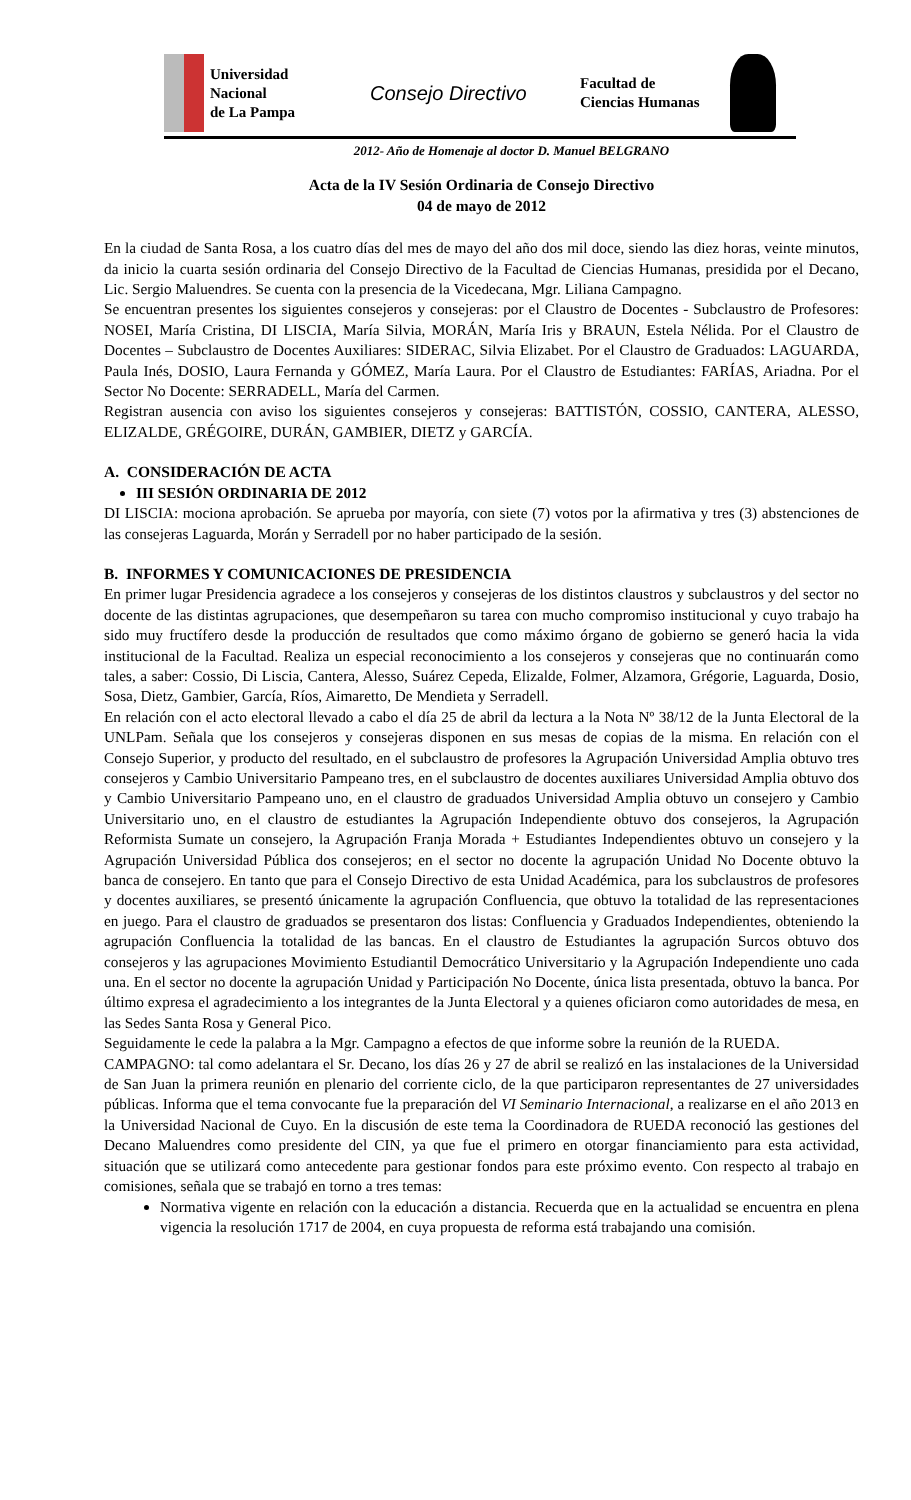Universidad
Nacional
de La Pampa
Consejo Directivo
Facultad de
Ciencias Humanas
2012- Año de Homenaje al doctor D. Manuel BELGRANO
Acta de la IV Sesión Ordinaria de Consejo Directivo
04 de mayo de 2012
En la ciudad de Santa Rosa, a los cuatro días del mes de mayo del año dos mil doce, siendo las diez horas, veinte minutos, da inicio la cuarta sesión ordinaria del Consejo Directivo de la Facultad de Ciencias Humanas, presidida por el Decano, Lic. Sergio Maluendres. Se cuenta con la presencia de la Vicedecana, Mgr. Liliana Campagno.
Se encuentran presentes los siguientes consejeros y consejeras: por el Claustro de Docentes - Subclaustro de Profesores: NOSEI, María Cristina, DI LISCIA, María Silvia, MORÁN, María Iris y BRAUN, Estela Nélida. Por el Claustro de Docentes – Subclaustro de Docentes Auxiliares: SIDERAC, Silvia Elizabet. Por el Claustro de Graduados: LAGUARDA, Paula Inés, DOSIO, Laura Fernanda y GÓMEZ, María Laura. Por el Claustro de Estudiantes: FARÍAS, Ariadna. Por el Sector No Docente: SERRADELL, María del Carmen.
Registran ausencia con aviso los siguientes consejeros y consejeras: BATTISTÓN, COSSIO, CANTERA, ALESSO, ELIZALDE, GRÉGOIRE, DURÁN, GAMBIER, DIETZ y GARCÍA.
A. CONSIDERACIÓN DE ACTA
III SESIÓN ORDINARIA DE 2012
DI LISCIA: mociona aprobación. Se aprueba por mayoría, con siete (7) votos por la afirmativa y tres (3) abstenciones de las consejeras Laguarda, Morán y Serradell por no haber participado de la sesión.
B. INFORMES Y COMUNICACIONES DE PRESIDENCIA
En primer lugar Presidencia agradece a los consejeros y consejeras de los distintos claustros y subclaustros y del sector no docente de las distintas agrupaciones, que desempeñaron su tarea con mucho compromiso institucional y cuyo trabajo ha sido muy fructífero desde la producción de resultados que como máximo órgano de gobierno se generó hacia la vida institucional de la Facultad. Realiza un especial reconocimiento a los consejeros y consejeras que no continuarán como tales, a saber: Cossio, Di Liscia, Cantera, Alesso, Suárez Cepeda, Elizalde, Folmer, Alzamora, Grégorie, Laguarda, Dosio, Sosa, Dietz, Gambier, García, Ríos, Aimaretto, De Mendieta y Serradell.
En relación con el acto electoral llevado a cabo el día 25 de abril da lectura a la Nota Nº 38/12 de la Junta Electoral de la UNLPam. Señala que los consejeros y consejeras disponen en sus mesas de copias de la misma. En relación con el Consejo Superior, y producto del resultado, en el subclaustro de profesores la Agrupación Universidad Amplia obtuvo tres consejeros y Cambio Universitario Pampeano tres, en el subclaustro de docentes auxiliares Universidad Amplia obtuvo dos y Cambio Universitario Pampeano uno, en el claustro de graduados Universidad Amplia obtuvo un consejero y Cambio Universitario uno, en el claustro de estudiantes la Agrupación Independiente obtuvo dos consejeros, la Agrupación Reformista Sumate un consejero, la Agrupación Franja Morada + Estudiantes Independientes obtuvo un consejero y la Agrupación Universidad Pública dos consejeros; en el sector no docente la agrupación Unidad No Docente obtuvo la banca de consejero. En tanto que para el Consejo Directivo de esta Unidad Académica, para los subclaustros de profesores y docentes auxiliares, se presentó únicamente la agrupación Confluencia, que obtuvo la totalidad de las representaciones en juego. Para el claustro de graduados se presentaron dos listas: Confluencia y Graduados Independientes, obteniendo la agrupación Confluencia la totalidad de las bancas. En el claustro de Estudiantes la agrupación Surcos obtuvo dos consejeros y las agrupaciones Movimiento Estudiantil Democrático Universitario y la Agrupación Independiente uno cada una. En el sector no docente la agrupación Unidad y Participación No Docente, única lista presentada, obtuvo la banca. Por último expresa el agradecimiento a los integrantes de la Junta Electoral y a quienes oficiaron como autoridades de mesa, en las Sedes Santa Rosa y General Pico.
Seguidamente le cede la palabra a la Mgr. Campagno a efectos de que informe sobre la reunión de la RUEDA.
CAMPAGNO: tal como adelantara el Sr. Decano, los días 26 y 27 de abril se realizó en las instalaciones de la Universidad de San Juan la primera reunión en plenario del corriente ciclo, de la que participaron representantes de 27 universidades públicas. Informa que el tema convocante fue la preparación del VI Seminario Internacional, a realizarse en el año 2013 en la Universidad Nacional de Cuyo. En la discusión de este tema la Coordinadora de RUEDA reconoció las gestiones del Decano Maluendres como presidente del CIN, ya que fue el primero en otorgar financiamiento para esta actividad, situación que se utilizará como antecedente para gestionar fondos para este próximo evento. Con respecto al trabajo en comisiones, señala que se trabajó en torno a tres temas:
Normativa vigente en relación con la educación a distancia. Recuerda que en la actualidad se encuentra en plena vigencia la resolución 1717 de 2004, en cuya propuesta de reforma está trabajando una comisión.